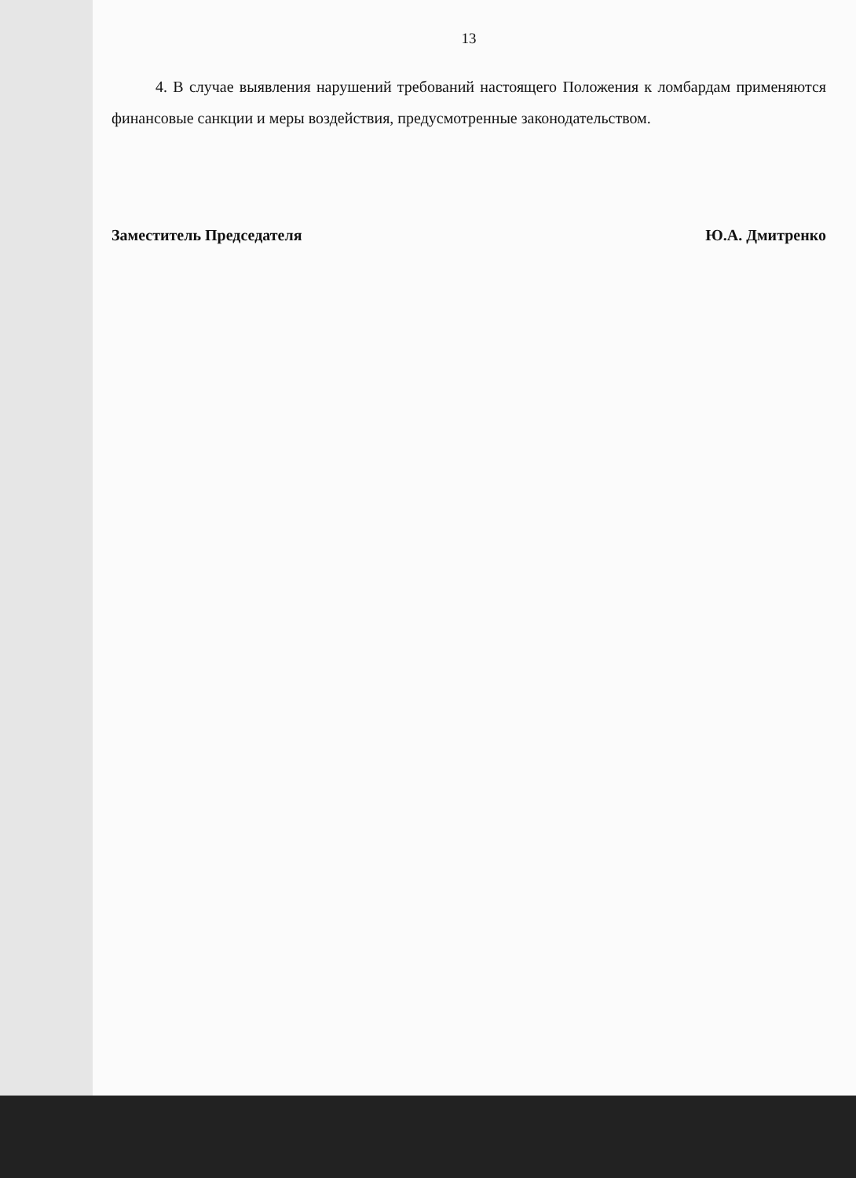13
4. В случае выявления нарушений требований настоящего Положения к ломбардам применяются финансовые санкции и меры воздействия, предусмотренные законодательством.
Заместитель Председателя Ю.А. Дмитренко